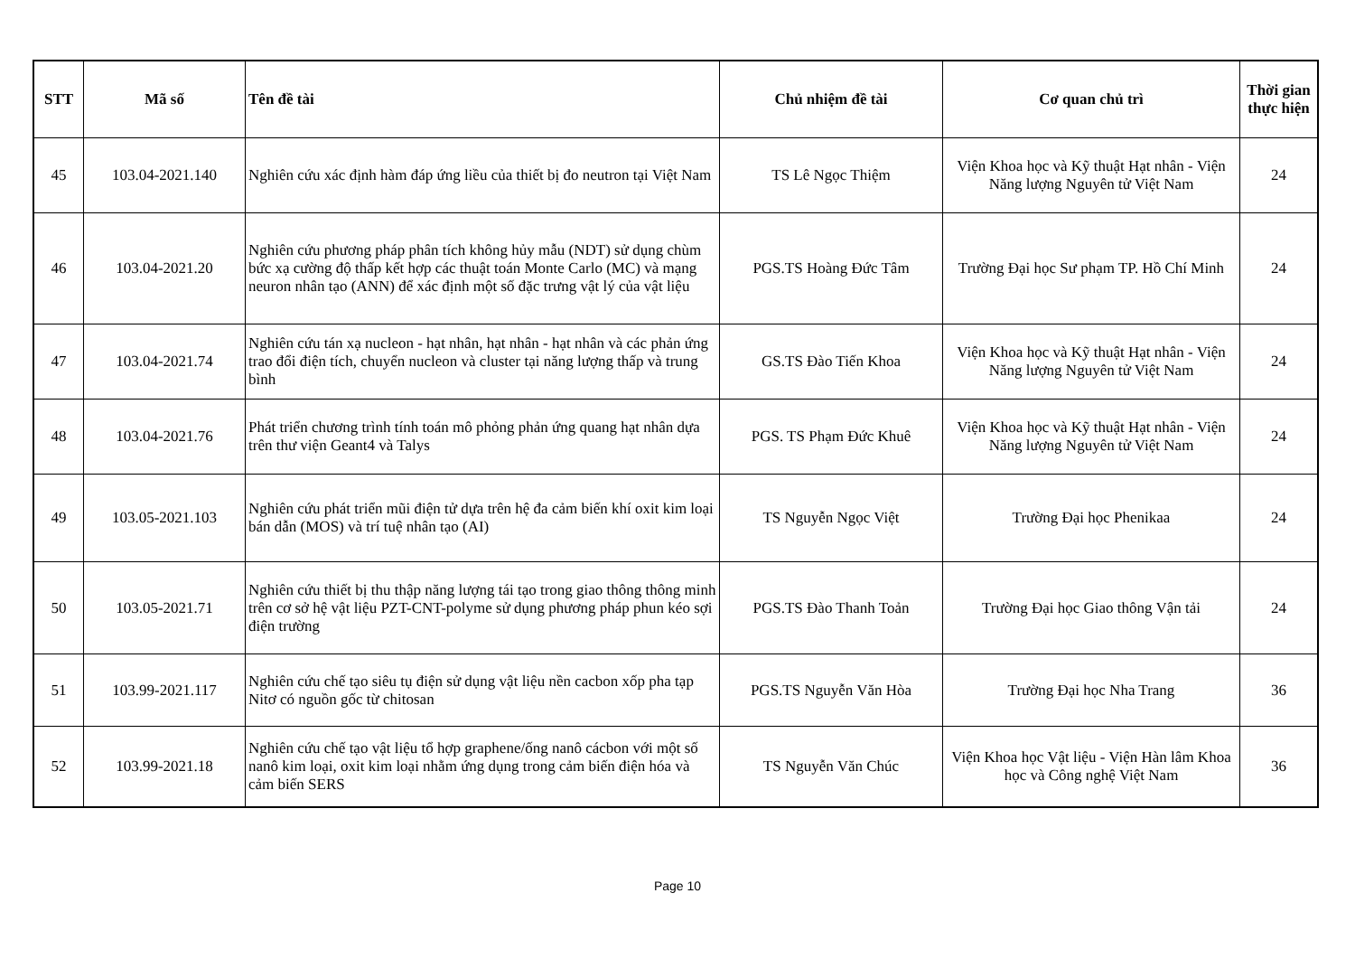| STT | Mã số | Tên đề tài | Chủ nhiệm đề tài | Cơ quan chủ trì | Thời gian thực hiện |
| --- | --- | --- | --- | --- | --- |
| 45 | 103.04-2021.140 | Nghiên cứu xác định hàm đáp ứng liều của thiết bị đo neutron tại Việt Nam | TS Lê Ngọc Thiệm | Viện Khoa học và Kỹ thuật Hạt nhân - Viện Năng lượng Nguyên tử Việt Nam | 24 |
| 46 | 103.04-2021.20 | Nghiên cứu phương pháp phân tích không hủy mẫu (NDT) sử dụng chùm bức xạ cường độ thấp kết hợp các thuật toán Monte Carlo (MC) và mạng neuron nhân tạo (ANN) để xác định một số đặc trưng vật lý của vật liệu | PGS.TS Hoàng Đức Tâm | Trường Đại học Sư phạm TP. Hồ Chí Minh | 24 |
| 47 | 103.04-2021.74 | Nghiên cứu tán xạ nucleon - hạt nhân, hạt nhân - hạt nhân và các phản ứng trao đổi điện tích, chuyển nucleon và cluster tại năng lượng thấp và trung bình | GS.TS Đào Tiến Khoa | Viện Khoa học và Kỹ thuật Hạt nhân - Viện Năng lượng Nguyên tử Việt Nam | 24 |
| 48 | 103.04-2021.76 | Phát triển chương trình tính toán mô phỏng phản ứng quang hạt nhân dựa trên thư viện Geant4 và Talys | PGS. TS Phạm Đức Khuê | Viện Khoa học và Kỹ thuật Hạt nhân - Viện Năng lượng Nguyên tử Việt Nam | 24 |
| 49 | 103.05-2021.103 | Nghiên cứu phát triển mũi điện tử dựa trên hệ đa cảm biến khí oxit kim loại bán dẫn (MOS) và trí tuệ nhân tạo (AI) | TS Nguyễn Ngọc Việt | Trường Đại học Phenikaa | 24 |
| 50 | 103.05-2021.71 | Nghiên cứu thiết bị thu thập năng lượng tái tạo trong giao thông thông minh trên cơ sở hệ vật liệu PZT-CNT-polyme sử dụng phương pháp phun kéo sợi điện trường | PGS.TS Đào Thanh Toản | Trường Đại học Giao thông Vận tải | 24 |
| 51 | 103.99-2021.117 | Nghiên cứu chế tạo siêu tụ điện sử dụng vật liệu nền cacbon xốp pha tạp Nitơ có nguồn gốc từ chitosan | PGS.TS Nguyễn Văn Hòa | Trường Đại học Nha Trang | 36 |
| 52 | 103.99-2021.18 | Nghiên cứu chế tạo vật liệu tổ hợp graphene/ống nanô cácbon với một số nanô kim loại, oxit kim loại nhằm ứng dụng trong cảm biến điện hóa và cảm biến SERS | TS Nguyễn Văn Chúc | Viện Khoa học Vật liệu - Viện Hàn lâm Khoa học và Công nghệ Việt Nam | 36 |
Page 10